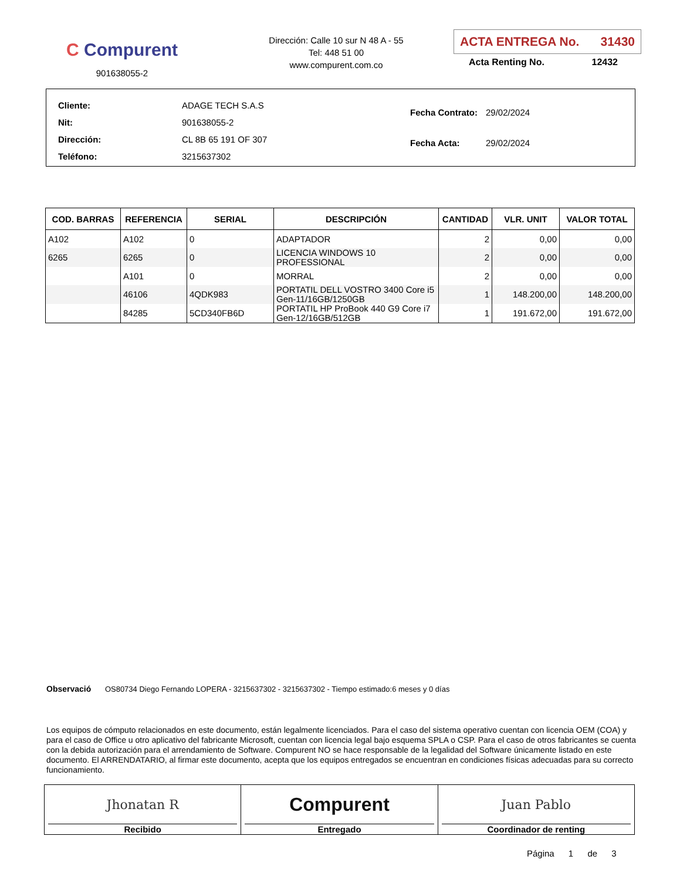C Compurent
901638055-2
Dirección: Calle 10 sur N 48 A - 55
Tel: 448 51 00
www.compurent.com.co
ACTA ENTREGA No. 31430
Acta Renting No. 12432
| Cliente: | ADAGE TECH S.A.S |
| Nit: | 901638055-2 |
| Dirección: | CL 8B 65 191 OF 307 |
| Teléfono: | 3215637302 |
| Fecha Contrato: | 29/02/2024 |
| Fecha Acta: | 29/02/2024 |
| COD. BARRAS | REFERENCIA | SERIAL | DESCRIPCIÓN | CANTIDAD | VLR. UNIT | VALOR TOTAL |
| --- | --- | --- | --- | --- | --- | --- |
| A102 | A102 | 0 | ADAPTADOR | 2 | 0,00 | 0,00 |
| 6265 | 6265 | 0 | LICENCIA WINDOWS 10 PROFESSIONAL | 2 | 0,00 | 0,00 |
| | A101 | 0 | MORRAL | 2 | 0,00 | 0,00 |
| | 46106 | 4QDK983 | PORTATIL DELL VOSTRO 3400 Core i5 Gen-11/16GB/1250GB | 1 | 148.200,00 | 148.200,00 |
| | 84285 | 5CD340FB6D | PORTATIL HP ProBook 440 G9 Core i7 Gen-12/16GB/512GB | 1 | 191.672,00 | 191.672,00 |
Observació OS80734 Diego Fernando LOPERA - 3215637302 - 3215637302 - Tiempo estimado:6 meses y 0 días
Los equipos de cómputo relacionados en este documento, están legalmente licenciados. Para el caso del sistema operativo cuentan con licencia OEM (COA) y para el caso de Office u otro aplicativo del fabricante Microsoft, cuentan con licencia legal bajo esquema SPLA o CSP. Para el caso de otros fabricantes se cuenta con la debida autorización para el arrendamiento de Software. Compurent NO se hace responsable de la legalidad del Software únicamente listado en este documento. El ARRENDATARIO, al firmar este documento, acepta que los equipos entregados se encuentran en condiciones físicas adecuadas para su correcto funcionamiento.
Jhonatan R
Recibido
Compurent
Entregado
Juan Pablo
Coordinador de renting
Página 1 de 3